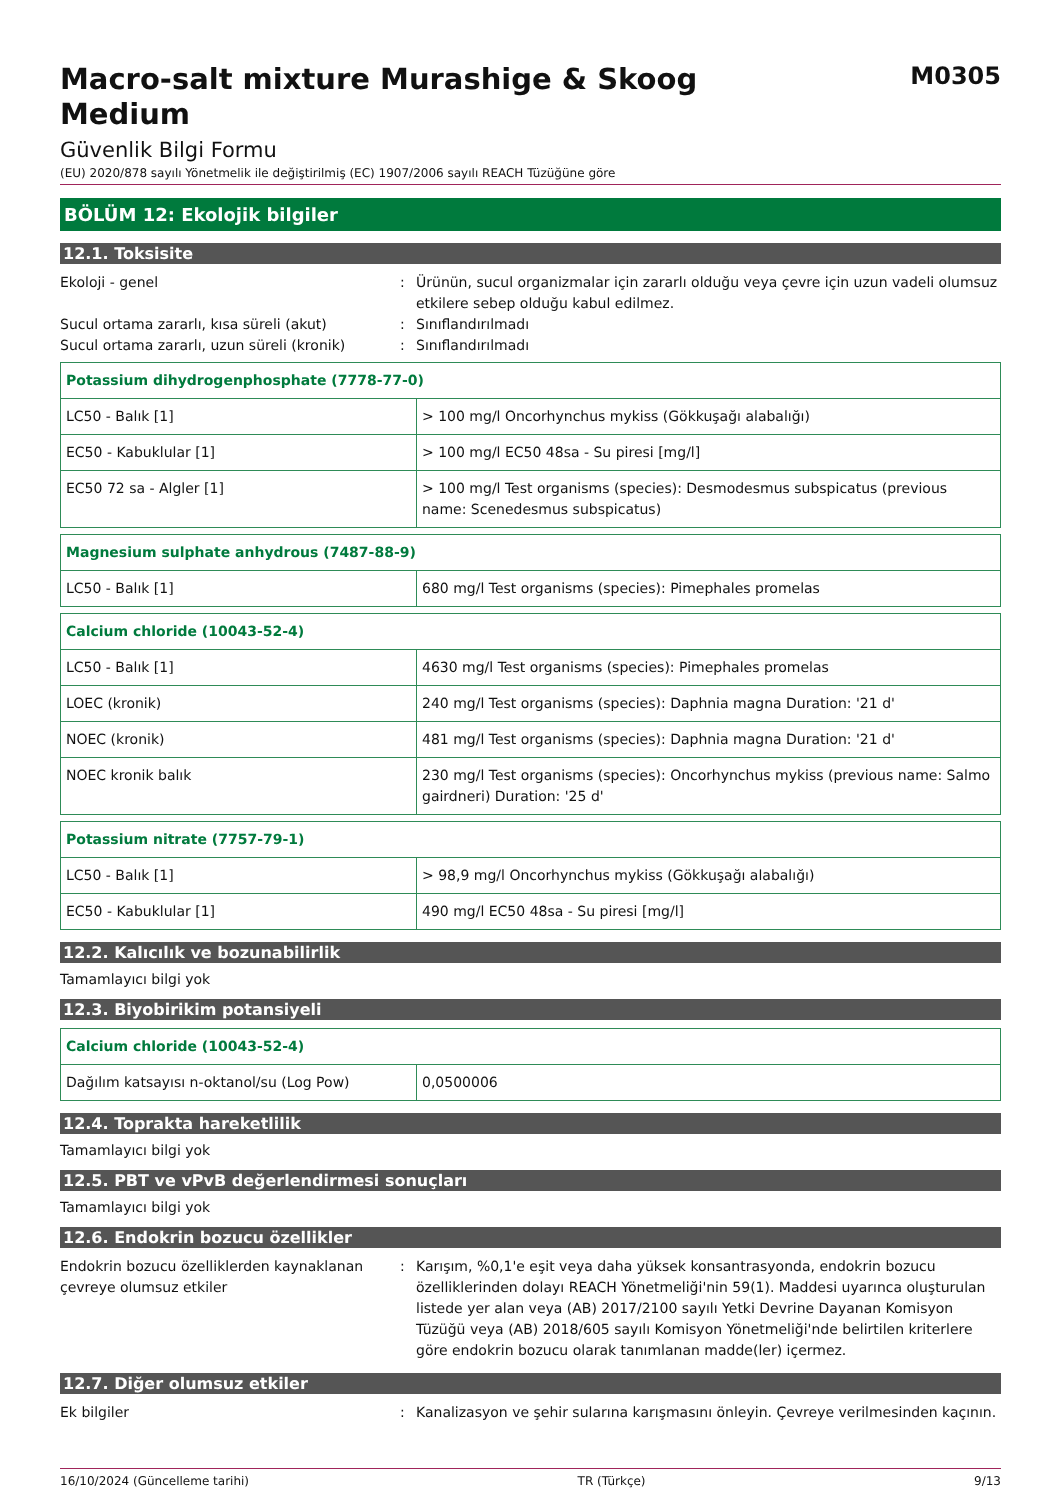Macro-salt mixture Murashige & Skoog Medium
M0305
Güvenlik Bilgi Formu
(EU) 2020/878 sayılı Yönetmelik ile değiştirilmiş (EC) 1907/2006 sayılı REACH Tüzüğüne göre
BÖLÜM 12: Ekolojik bilgiler
12.1. Toksisite
Ekoloji - genel : Ürünün, sucul organizmalar için zararlı olduğu veya çevre için uzun vadeli olumsuz etkilere sebep olduğu kabul edilmez.
Sucul ortama zararlı, kısa süreli (akut) : Sınıflandırılmadı
Sucul ortama zararlı, uzun süreli (kronik)
: Sınıflandırılmadı
| Potassium dihydrogenphosphate (7778-77-0) | |
| LC50 - Balık [1] | > 100 mg/l Oncorhynchus mykiss (Gökkuşağı alabalığı) |
| EC50 - Kabuklular [1] | > 100 mg/l EC50 48sa - Su piresi [mg/l] |
| EC50 72 sa - Algler [1] | > 100 mg/l Test organisms (species): Desmodesmus subspicatus (previous name: Scenedesmus subspicatus) |
| Magnesium sulphate anhydrous (7487-88-9) | |
| LC50 - Balık [1] | 680 mg/l Test organisms (species): Pimephales promelas |
| Calcium chloride (10043-52-4) | |
| LC50 - Balık [1] | 4630 mg/l Test organisms (species): Pimephales promelas |
| LOEC (kronik) | 240 mg/l Test organisms (species): Daphnia magna Duration: '21 d' |
| NOEC (kronik) | 481 mg/l Test organisms (species): Daphnia magna Duration: '21 d' |
| NOEC kronik balık | 230 mg/l Test organisms (species): Oncorhynchus mykiss (previous name: Salmo gairdneri) Duration: '25 d' |
| Potassium nitrate (7757-79-1) | |
| LC50 - Balık [1] | > 98,9 mg/l Oncorhynchus mykiss (Gökkuşağı alabalığı) |
| EC50 - Kabuklular [1] | 490 mg/l EC50 48sa - Su piresi [mg/l] |
12.2. Kalıcılık ve bozunabilirlik
Tamamlayıcı bilgi yok
12.3. Biyobirikim potansiyeli
| Calcium chloride (10043-52-4) | |
| Dağılım katsayısı n-oktanol/su (Log Pow) | 0,0500006 |
12.4. Toprakta hareketlilik
Tamamlayıcı bilgi yok
12.5. PBT ve vPvB değerlendirmesi sonuçları
Tamamlayıcı bilgi yok
12.6. Endokrin bozucu özellikler
Endokrin bozucu özelliklerden kaynaklanan çevreye olumsuz etkiler
: Karışım, %0,1'e eşit veya daha yüksek konsantrasyonda, endokrin bozucu özelliklerinden dolayı REACH Yönetmeliği'nin 59(1). Maddesi uyarınca oluşturulan listede yer alan veya (AB) 2017/2100 sayılı Yetki Devrine Dayanan Komisyon Tüzüğü veya (AB) 2018/605 sayılı Komisyon Yönetmeliği'nde belirtilen kriterlere göre endokrin bozucu olarak tanımlanan madde(ler) içermez.
12.7. Diğer olumsuz etkiler
Ek bilgiler : Kanalizasyon ve şehir sularına karışmasını önleyin. Çevreye verilmesinden kaçının.
16/10/2024 (Güncelleme tarihi) TR (Türkçe) 9/13